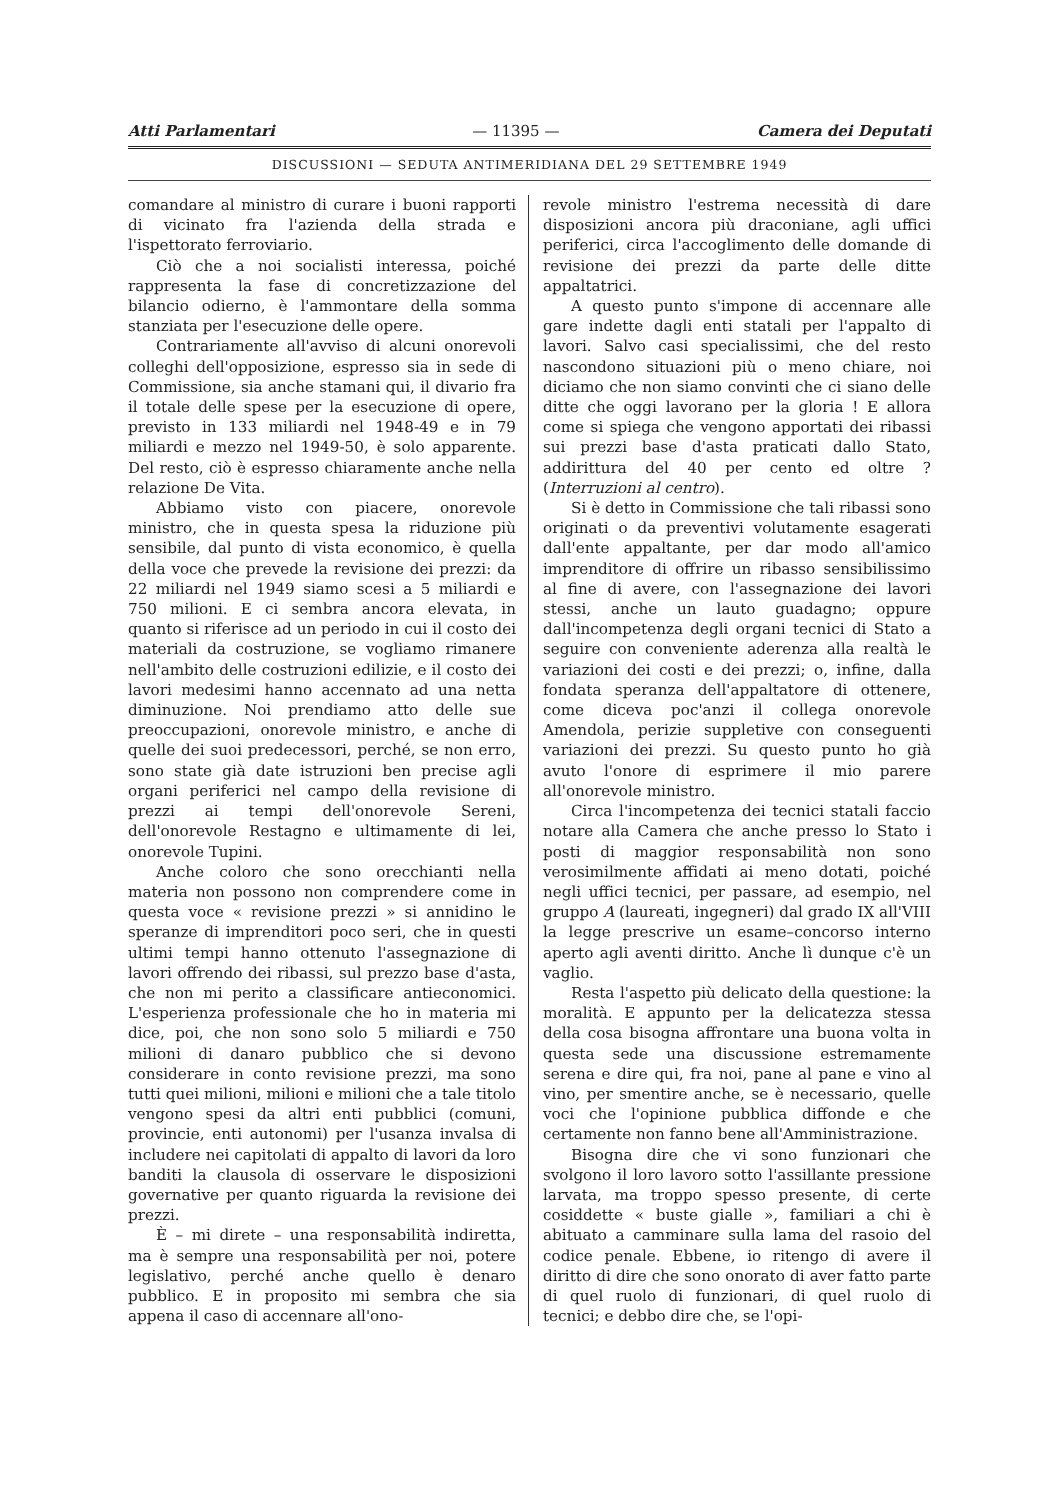Atti Parlamentari — 11395 — Camera dei Deputati
DISCUSSIONI — SEDUTA ANTIMERIDIANA DEL 29 SETTEMBRE 1949
comandare al ministro di curare i buoni rapporti di vicinato fra l'azienda della strada e l'ispettorato ferroviario.
Ciò che a noi socialisti interessa, poiché rappresenta la fase di concretizzazione del bilancio odierno, è l'ammontare della somma stanziata per l'esecuzione delle opere.
Contrariamente all'avviso di alcuni onorevoli colleghi dell'opposizione, espresso sia in sede di Commissione, sia anche stamani qui, il divario fra il totale delle spese per la esecuzione di opere, previsto in 133 miliardi nel 1948-49 e in 79 miliardi e mezzo nel 1949-50, è solo apparente. Del resto, ciò è espresso chiaramente anche nella relazione De Vita.
Abbiamo visto con piacere, onorevole ministro, che in questa spesa la riduzione più sensibile, dal punto di vista economico, è quella della voce che prevede la revisione dei prezzi: da 22 miliardi nel 1949 siamo scesi a 5 miliardi e 750 milioni. E ci sembra ancora elevata, in quanto si riferisce ad un periodo in cui il costo dei materiali da costruzione, se vogliamo rimanere nell'ambito delle costruzioni edilizie, e il costo dei lavori medesimi hanno accennato ad una netta diminuzione. Noi prendiamo atto delle sue preoccupazioni, onorevole ministro, e anche di quelle dei suoi predecessori, perché, se non erro, sono state già date istruzioni ben precise agli organi periferici nel campo della revisione di prezzi ai tempi dell'onorevole Sereni, dell'onorevole Restagno e ultimamente di lei, onorevole Tupini.
Anche coloro che sono orecchianti nella materia non possono non comprendere come in questa voce « revisione prezzi » si annidino le speranze di imprenditori poco seri, che in questi ultimi tempi hanno ottenuto l'assegnazione di lavori offrendo dei ribassi, sul prezzo base d'asta, che non mi perito a classificare antieconomici. L'esperienza professionale che ho in materia mi dice, poi, che non sono solo 5 miliardi e 750 milioni di danaro pubblico che si devono considerare in conto revisione prezzi, ma sono tutti quei milioni, milioni e milioni che a tale titolo vengono spesi da altri enti pubblici (comuni, provincie, enti autonomi) per l'usanza invalsa di includere nei capitolati di appalto di lavori da loro banditi la clausola di osservare le disposizioni governative per quanto riguarda la revisione dei prezzi.
È – mi direte – una responsabilità indiretta, ma è sempre una responsabilità per noi, potere legislativo, perché anche quello è denaro pubblico. E in proposito mi sembra che sia appena il caso di accennare all'ono-
revole ministro l'estrema necessità di dare disposizioni ancora più draconiane, agli uffici periferici, circa l'accoglimento delle domande di revisione dei prezzi da parte delle ditte appaltatrici.
A questo punto s'impone di accennare alle gare indette dagli enti statali per l'appalto di lavori. Salvo casi specialissimi, che del resto nascondono situazioni più o meno chiare, noi diciamo che non siamo convinti che ci siano delle ditte che oggi lavorano per la gloria ! E allora come si spiega che vengono apportati dei ribassi sui prezzi base d'asta praticati dallo Stato, addirittura del 40 per cento ed oltre ? (Interruzioni al centro).
Si è detto in Commissione che tali ribassi sono originati o da preventivi volutamente esagerati dall'ente appaltante, per dar modo all'amico imprenditore di offrire un ribasso sensibilissimo al fine di avere, con l'assegnazione dei lavori stessi, anche un lauto guadagno; oppure dall'incompetenza degli organi tecnici di Stato a seguire con conveniente aderenza alla realtà le variazioni dei costi e dei prezzi; o, infine, dalla fondata speranza dell'appaltatore di ottenere, come diceva poc'anzi il collega onorevole Amendola, perizie suppletive con conseguenti variazioni dei prezzi. Su questo punto ho già avuto l'onore di esprimere il mio parere all'onorevole ministro.
Circa l'incompetenza dei tecnici statali faccio notare alla Camera che anche presso lo Stato i posti di maggior responsabilità non sono verosimilmente affidati ai meno dotati, poiché negli uffici tecnici, per passare, ad esempio, nel gruppo A (laureati, ingegneri) dal grado IX all'VIII la legge prescrive un esame–concorso interno aperto agli aventi diritto. Anche lì dunque c'è un vaglio.
Resta l'aspetto più delicato della questione: la moralità. E appunto per la delicatezza stessa della cosa bisogna affrontare una buona volta in questa sede una discussione estremamente serena e dire qui, fra noi, pane al pane e vino al vino, per smentire anche, se è necessario, quelle voci che l'opinione pubblica diffonde e che certamente non fanno bene all'Amministrazione.
Bisogna dire che vi sono funzionari che svolgono il loro lavoro sotto l'assillante pressione larvata, ma troppo spesso presente, di certe cosiddette « buste gialle », familiari a chi è abituato a camminare sulla lama del rasoio del codice penale. Ebbene, io ritengo di avere il diritto di dire che sono onorato di aver fatto parte di quel ruolo di funzionari, di quel ruolo di tecnici; e debbo dire che, se l'opi-